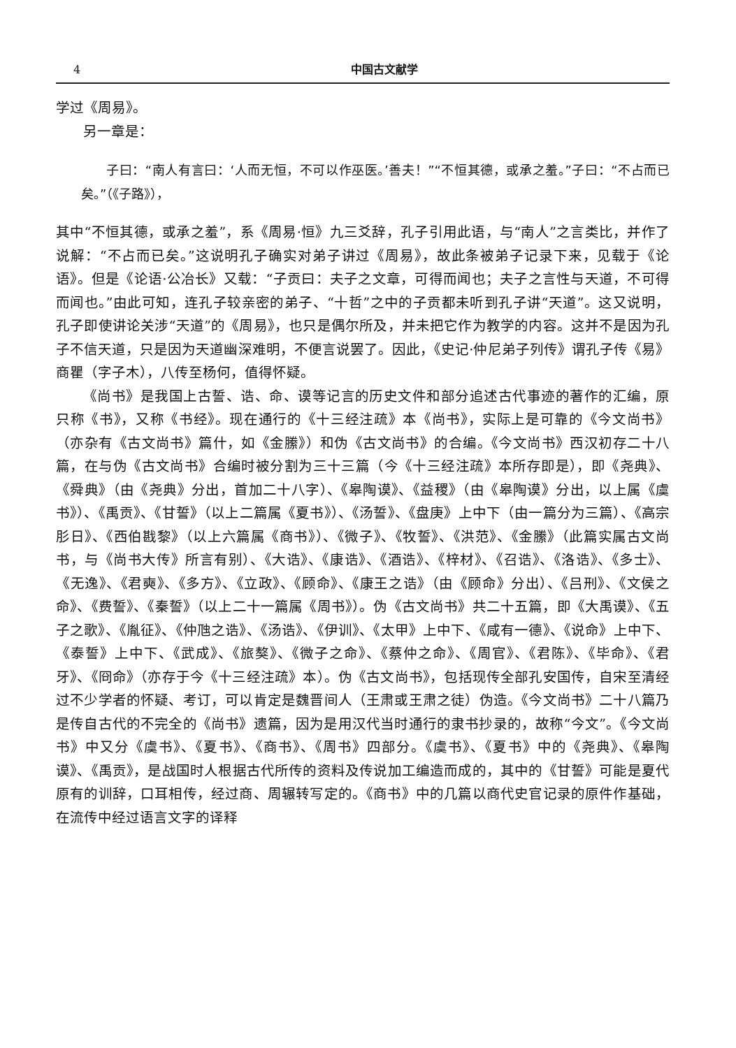4 中国古文献学
学过《周易》。
另一章是：
子曰：“南人有言曰：‘人而无恒，不可以作巫医。’善夫！”“不恒其德，或承之羞。”子曰：“不占而已矣。”（《子路》），
其中“不恒其德，或承之羞”，系《周易·恒》九三爻辞，孔子引用此语，与“南人”之言类比，并作了说解：“不占而已矣。”这说明孔子确实对弟子讲过《周易》，故此条被弟子记录下来，见载于《论语》。但是《论语·公冶长》又载：“子贡曰：夫子之文章，可得而闻也；夫子之言性与天道，不可得而闻也。”由此可知，连孔子较亲密的弟子、“十哲”之中的子贡都未听到孔子讲“天道”。这又说明，孔子即使讲论关涉“天道”的《周易》，也只是偶尔所及，并未把它作为教学的内容。这并不是因为孔子不信天道，只是因为天道幽深难明，不便言说罢了。因此，《史记·仲尼弟子列传》谓孔子传《易》商瞿（字子木），八传至杨何，值得怀疑。
《尚书》是我国上古誓、诰、命、谟等记言的历史文件和部分追述古代事迹的著作的汇编，原只称《书》，又称《书经》。现在通行的《十三经注疏》本《尚书》，实际上是可靠的《今文尚书》（亦杂有《古文尚书》篇什，如《金縢》）和伪《古文尚书》的合编。《今文尚书》西汉初存二十八篇，在与伪《古文尚书》合编时被分割为三十三篇（今《十三经注疏》本所存即是），即《尧典》、《舜典》（由《尧典》分出，首加二十八字）、《皋陶谟》、《益稷》（由《皋陶谟》分出，以上属《虞书》）、《禹贡》、《甘誓》（以上二篇属《夏书》）、《汤誓》、《盘庚》上中下（由一篇分为三篇）、《高宗肜日》、《西伯戡黎》（以上六篇属《商书》）、《微子》、《牧誓》、《洪范》、《金縢》（此篇实属古文尚书，与《尚书大传》所言有别）、《大诰》、《康诰》、《酒诰》、《梓材》、《召诰》、《洛诰》、《多士》、《无逸》、《君奭》、《多方》、《立政》、《顾命》、《康王之诰》（由《顾命》分出）、《吕刑》、《文侯之命》、《费誓》、《秦誓》（以上二十一篇属《周书》）。伪《古文尚书》共二十五篇，即《大禹谟》、《五子之歌》、《胤征》、《仲虺之诰》、《汤诰》、《伊训》、《太甲》上中下、《咸有一德》、《说命》上中下、《泰誓》上中下、《武成》、《旅獒》、《微子之命》、《蔡仲之命》、《周官》、《君陈》、《毕命》、《君牙》、《冏命》（亦存于今《十三经注疏》本）。伪《古文尚书》，包括现传全部孔安国传，自宋至清经过不少学者的怀疑、考订，可以肯定是魏晋间人（王肃或王肃之徒）伪造。《今文尚书》二十八篇乃是传自古代的不完全的《尚书》遗篇，因为是用汉代当时通行的隶书抄录的，故称“今文”。《今文尚书》中又分《虞书》、《夏书》、《商书》、《周书》四部分。《虞书》、《夏书》中的《尧典》、《皋陶谟》、《禹贡》，是战国时人根据古代所传的资料及传说加工编造而成的，其中的《甘誓》可能是夏代原有的训辞，口耳相传，经过商、周辗转写定的。《商书》中的几篇以商代史官记录的原件作基础，在流传中经过语言文字的译释